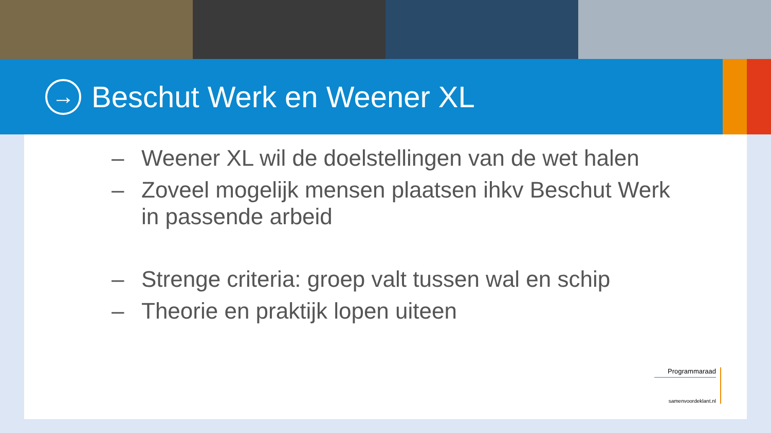→
Beschut Werk en Weener XL
– Weener XL wil de doelstellingen van de wet halen
– Zoveel mogelijk mensen plaatsen ihkv Beschut Werk
in passende arbeid
– Strenge criteria: groep valt tussen wal en schip
– Theorie en praktijk lopen uiteen
Programmaraad
samenvoordeklant.nl